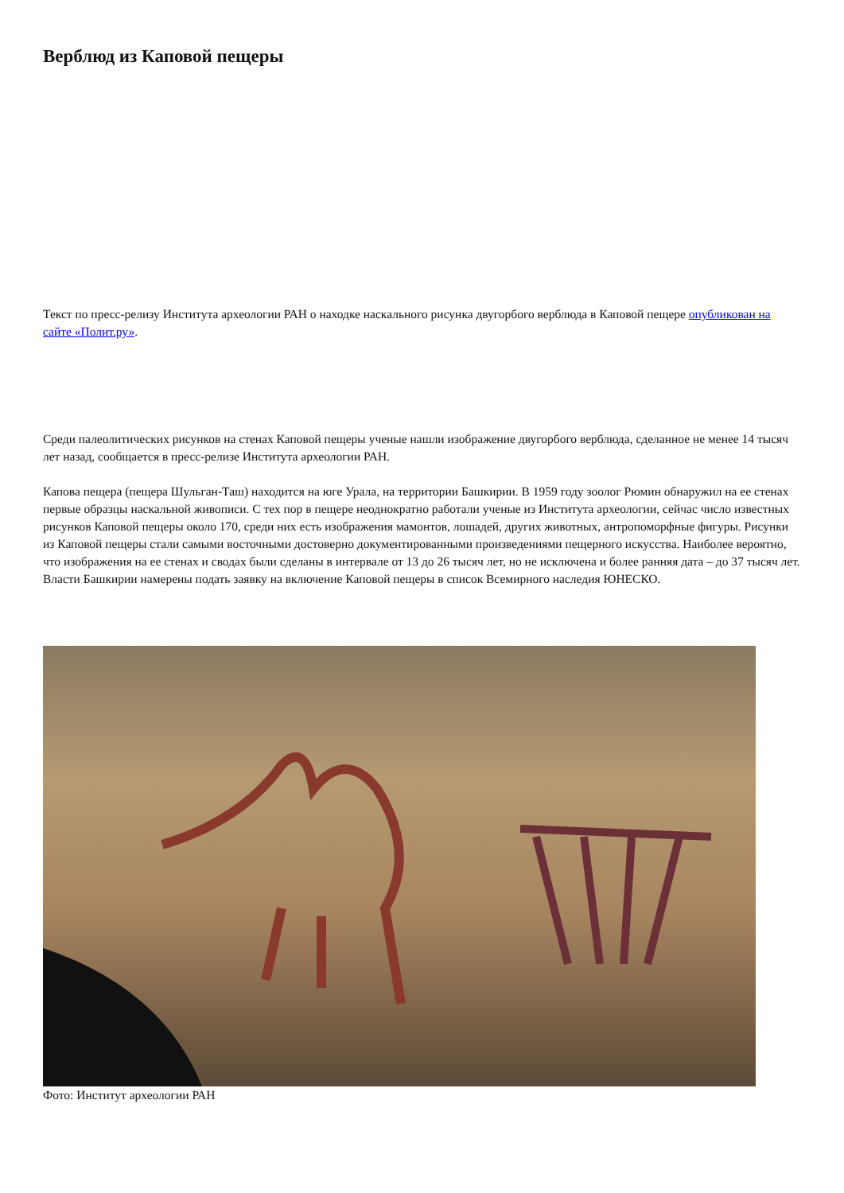Верблюд из Каповой пещеры
Текст по пресс-релизу Института археологии РАН о находке наскального рисунка двугорбого верблюда в Каповой пещере опубликован на сайте «Полит.ру».
Среди палеолитических рисунков на стенах Каповой пещеры ученые нашли изображение двугорбого верблюда, сделанное не менее 14 тысяч лет назад, сообщается в пресс-релизе Института археологии РАН.
Капова пещера (пещера Шульган-Таш) находится на юге Урала, на территории Башкирии. В 1959 году зоолог Рюмин обнаружил на ее стенах первые образцы наскальной живописи. С тех пор в пещере неоднократно работали ученые из Института археологии, сейчас число известных рисунков Каповой пещеры около 170, среди них есть изображения мамонтов, лошадей, других животных, антропоморфные фигуры. Рисунки из Каповой пещеры стали самыми восточными достоверно документированными произведениями пещерного искусства. Наиболее вероятно, что изображения на ее стенах и сводах были сделаны в интервале от 13 до 26 тысяч лет, но не исключена и более ранняя дата – до 37 тысяч лет. Власти Башкирии намерены подать заявку на включение Каповой пещеры в список Всемирного наследия ЮНЕСКО.
Фото: Институт археологии РАН